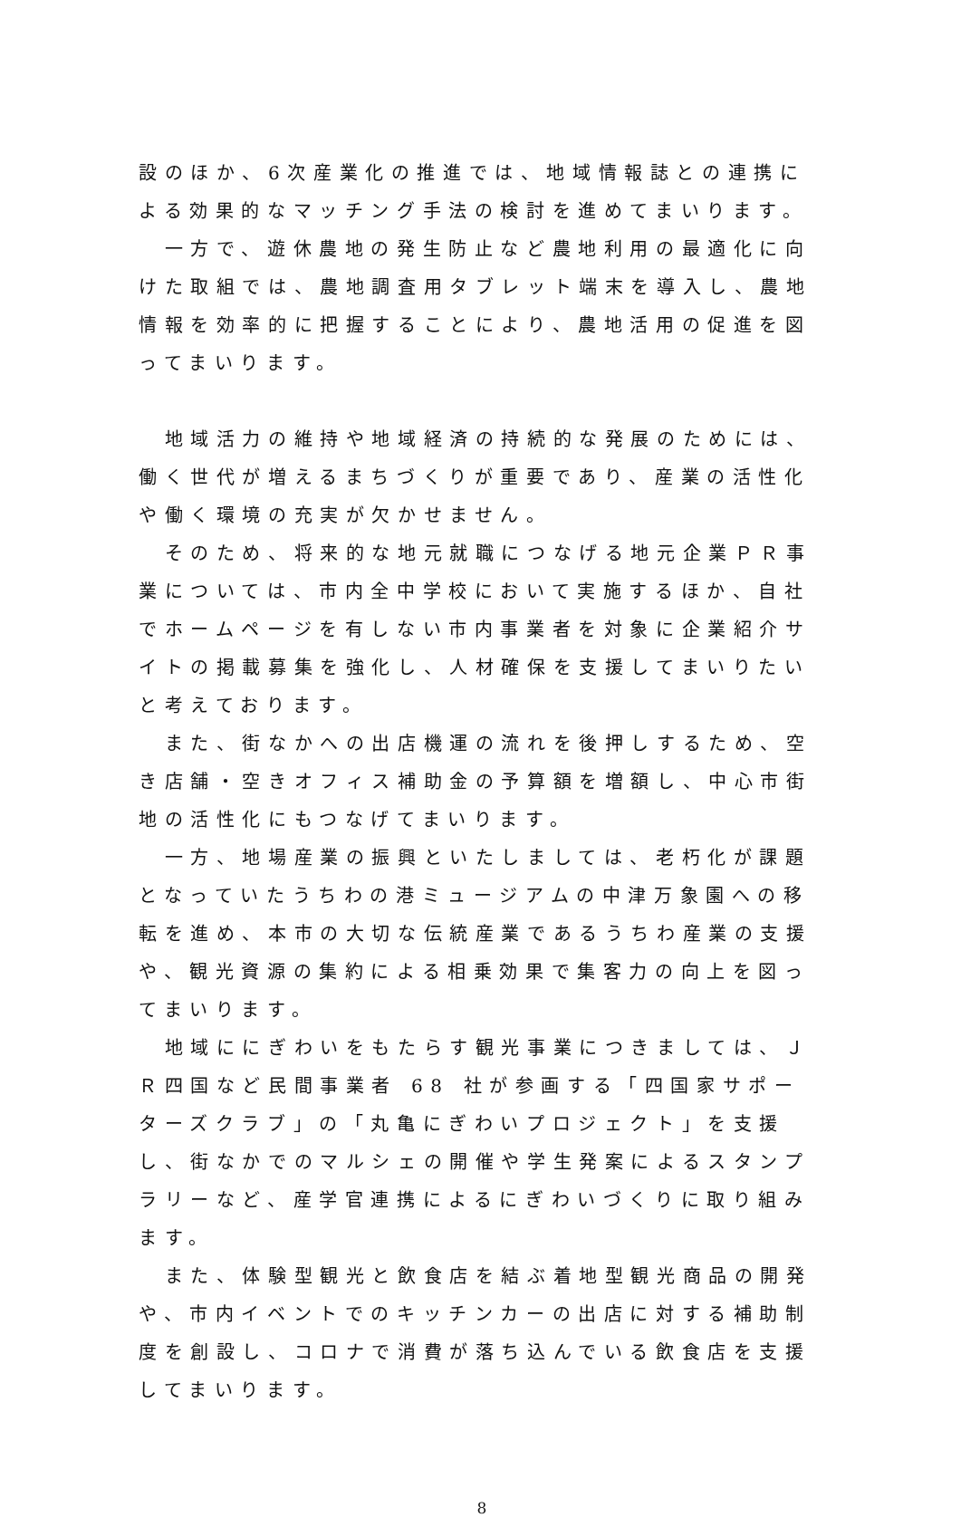設のほか、6次産業化の推進では、地域情報誌との連携による効果的なマッチング手法の検討を進めてまいります。
　一方で、遊休農地の発生防止など農地利用の最適化に向けた取組では、農地調査用タブレット端末を導入し、農地情報を効率的に把握することにより、農地活用の促進を図ってまいります。
　地域活力の維持や地域経済の持続的な発展のためには、働く世代が増えるまちづくりが重要であり、産業の活性化や働く環境の充実が欠かせません。
　そのため、将来的な地元就職につなげる地元企業ＰＲ事業については、市内全中学校において実施するほか、自社でホームページを有しない市内事業者を対象に企業紹介サイトの掲載募集を強化し、人材確保を支援してまいりたいと考えております。
　また、街なかへの出店機運の流れを後押しするため、空き店舗・空きオフィス補助金の予算額を増額し、中心市街地の活性化にもつなげてまいります。
　一方、地場産業の振興といたしましては、老朽化が課題となっていたうちわの港ミュージアムの中津万象園への移転を進め、本市の大切な伝統産業であるうちわ産業の支援や、観光資源の集約による相乗効果で集客力の向上を図ってまいります。
　地域ににぎわいをもたらす観光事業につきましては、ＪＲ四国など民間事業者 68 社が参画する「四国家サポーターズクラブ」の「丸亀にぎわいプロジェクト」を支援し、街なかでのマルシェの開催や学生発案によるスタンプラリーなど、産学官連携によるにぎわいづくりに取り組みます。
　また、体験型観光と飲食店を結ぶ着地型観光商品の開発や、市内イベントでのキッチンカーの出店に対する補助制度を創設し、コロナで消費が落ち込んでいる飲食店を支援してまいります。
8